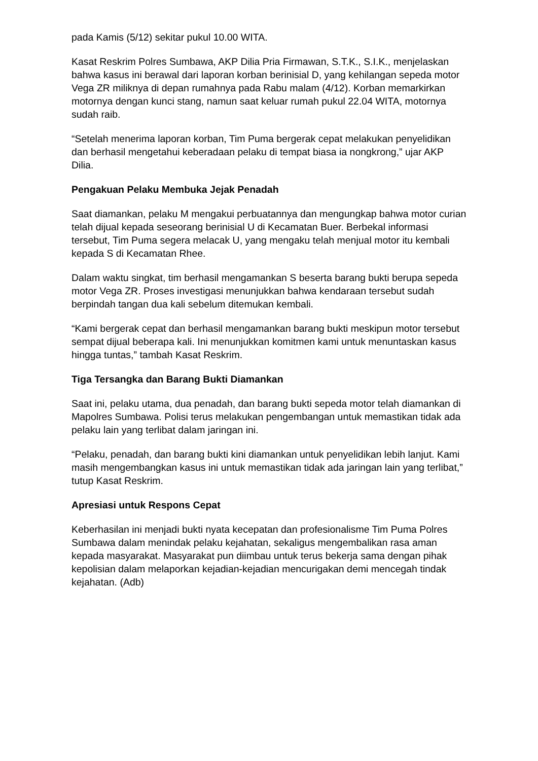pada Kamis (5/12) sekitar pukul 10.00 WITA.
Kasat Reskrim Polres Sumbawa, AKP Dilia Pria Firmawan, S.T.K., S.I.K., menjelaskan bahwa kasus ini berawal dari laporan korban berinisial D, yang kehilangan sepeda motor Vega ZR miliknya di depan rumahnya pada Rabu malam (4/12). Korban memarkirkan motornya dengan kunci stang, namun saat keluar rumah pukul 22.04 WITA, motornya sudah raib.
“Setelah menerima laporan korban, Tim Puma bergerak cepat melakukan penyelidikan dan berhasil mengetahui keberadaan pelaku di tempat biasa ia nongkrong,” ujar AKP Dilia.
Pengakuan Pelaku Membuka Jejak Penadah
Saat diamankan, pelaku M mengakui perbuatannya dan mengungkap bahwa motor curian telah dijual kepada seseorang berinisial U di Kecamatan Buer. Berbekal informasi tersebut, Tim Puma segera melacak U, yang mengaku telah menjual motor itu kembali kepada S di Kecamatan Rhee.
Dalam waktu singkat, tim berhasil mengamankan S beserta barang bukti berupa sepeda motor Vega ZR. Proses investigasi menunjukkan bahwa kendaraan tersebut sudah berpindah tangan dua kali sebelum ditemukan kembali.
“Kami bergerak cepat dan berhasil mengamankan barang bukti meskipun motor tersebut sempat dijual beberapa kali. Ini menunjukkan komitmen kami untuk menuntaskan kasus hingga tuntas,” tambah Kasat Reskrim.
Tiga Tersangka dan Barang Bukti Diamankan
Saat ini, pelaku utama, dua penadah, dan barang bukti sepeda motor telah diamankan di Mapolres Sumbawa. Polisi terus melakukan pengembangan untuk memastikan tidak ada pelaku lain yang terlibat dalam jaringan ini.
“Pelaku, penadah, dan barang bukti kini diamankan untuk penyelidikan lebih lanjut. Kami masih mengembangkan kasus ini untuk memastikan tidak ada jaringan lain yang terlibat,” tutup Kasat Reskrim.
Apresiasi untuk Respons Cepat
Keberhasilan ini menjadi bukti nyata kecepatan dan profesionalisme Tim Puma Polres Sumbawa dalam menindak pelaku kejahatan, sekaligus mengembalikan rasa aman kepada masyarakat. Masyarakat pun diimbau untuk terus bekerja sama dengan pihak kepolisian dalam melaporkan kejadian-kejadian mencurigakan demi mencegah tindak kejahatan. (Adb)